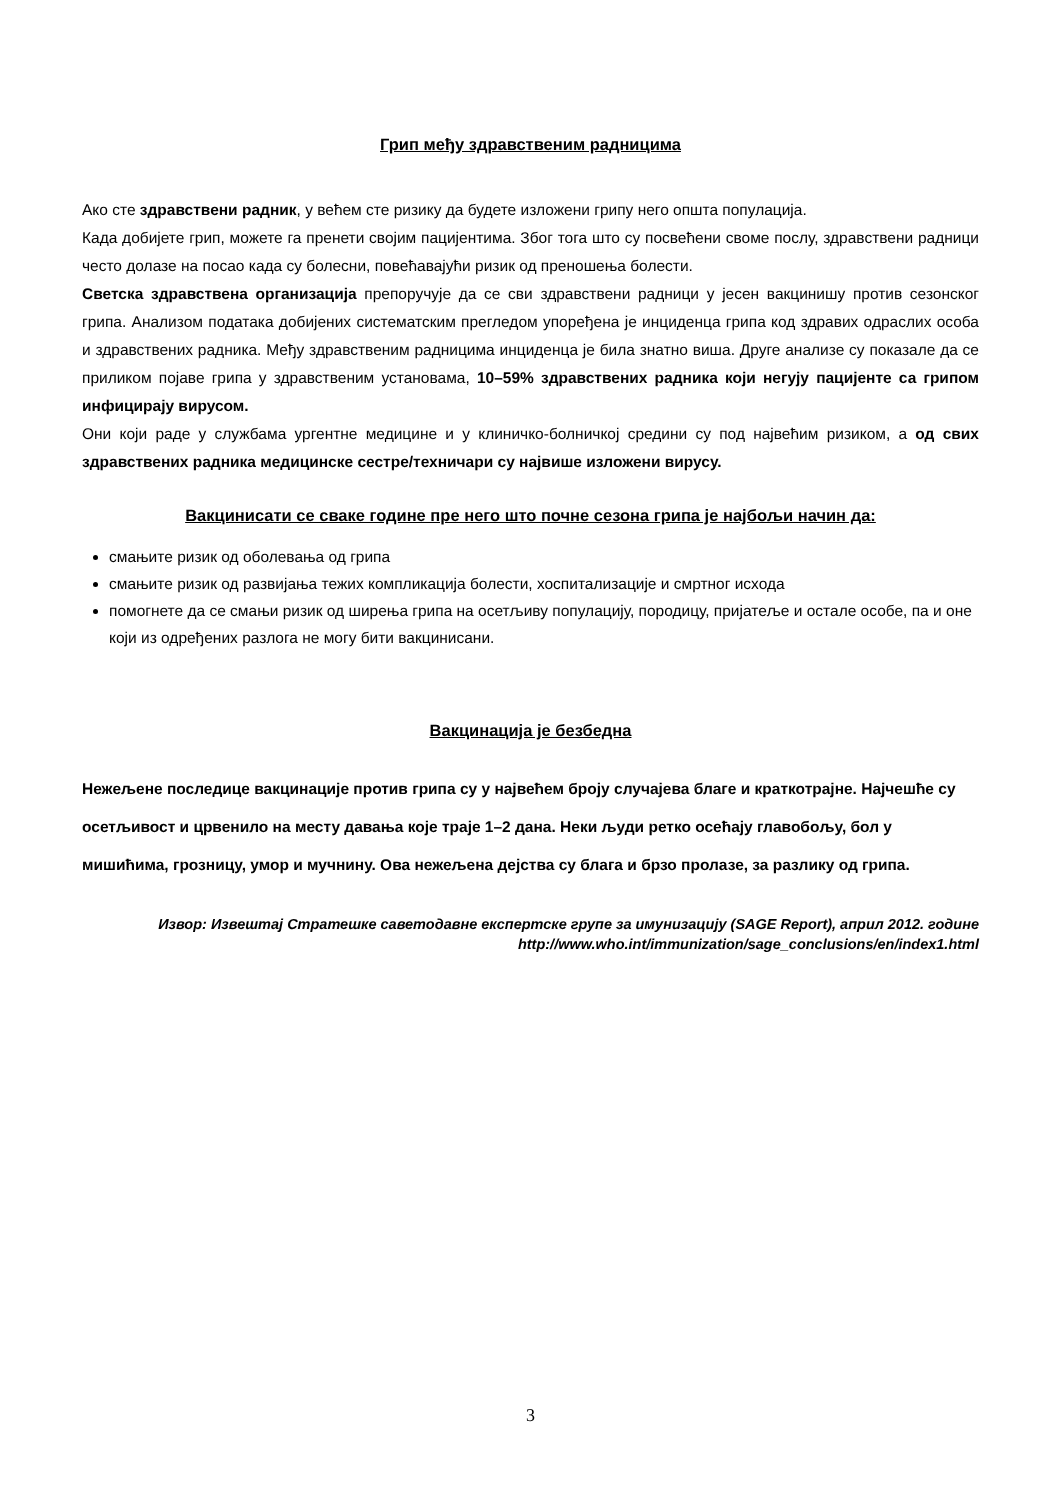Грип међу здравственим радницима
Ако сте здравствени радник, у већем сте ризику да будете изложени грипу него општа популација.
Када добијете грип, можете га пренети својим пацијентима. Због тога што су посвећени своме послу, здравствени радници често долазе на посао када су болесни, повећавајући ризик од преношења болести.
Светска здравствена организација препоручује да се сви здравствени радници у јесен вакцинишу против сезонског грипа. Анализом података добијених систематским прегледом упоређена је инциденца грипа код здравих одраслих особа и здравствених радника. Међу здравственим радницима инциденца је била знатно виша. Друге анализе су показале да се приликом појаве грипа у здравственим установама, 10–59% здравствених радника који негују пацијенте са грипом инфицирају вирусом.
Они који раде у службама ургентне медицине и у клиничко-болничкој средини су под највећим ризиком, а од свих здравствених радника медицинске сестре/техничари су највише изложени вирусу.
Вакцинисати се сваке године пре него што почне сезона грипа је најбољи начин да:
смањите ризик од оболевања од грипа
смањите ризик од развијања тежих компликација болести, хоспитализације и смртног исхода
помогнете да се смањи ризик од ширења грипа на осетљиву популацију, породицу, пријатеље и остале особе, па и оне који из одређених разлога не могу бити вакцинисани.
Вакцинација је безбедна
Нежељене последице вакцинације против грипа су у највећем броју случајева благе и краткотрајне. Најчешће су осетљивост и црвенило на месту давања које траје 1–2 дана. Неки људи ретко осећају главобољу, бол у мишићима, грозницу, умор и мучнину. Ова нежељена дејства су блага и брзо пролазе, за разлику од грипа.
Извор: Извештај Стратешке саветодавне експертске групе за имунизацију (SAGE Report), април 2012. године
http://www.who.int/immunization/sage_conclusions/en/index1.html
3